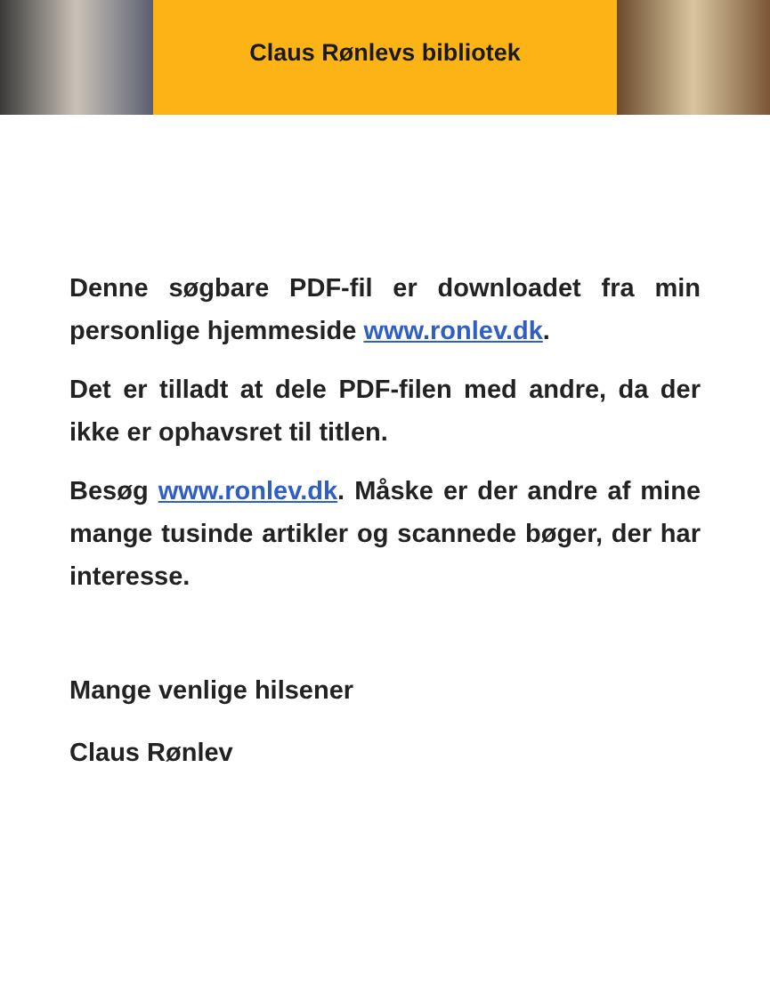Claus Rønlevs bibliotek
Denne søgbare PDF-fil er downloadet fra min personlige hjemmeside www.ronlev.dk.
Det er tilladt at dele PDF-filen med andre, da der ikke er ophavsret til titlen.
Besøg www.ronlev.dk. Måske er der andre af mine mange tusinde artikler og scannede bøger, der har interesse.
Mange venlige hilsener
Claus Rønlev